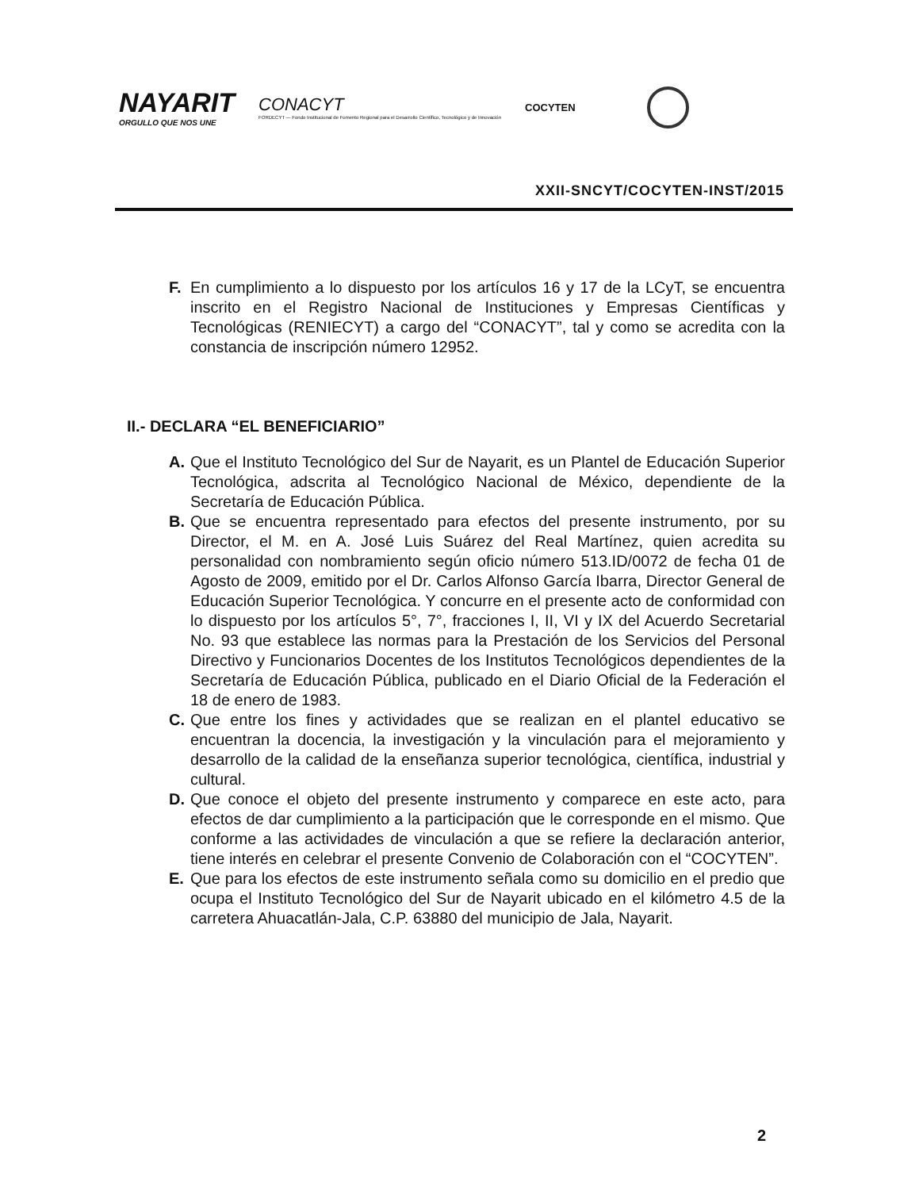NAYARIT
ORGULLO QUE NOS UNE
CONACYT
FORDECYT — Fondo Institucional de Fomento Regional para el Desarrollo Científico, Tecnológico y de Innovación
COCYTEN
XXII-SNCYT/COCYTEN-INST/2015
F. En cumplimiento a lo dispuesto por los artículos 16 y 17 de la LCyT, se encuentra inscrito en el Registro Nacional de Instituciones y Empresas Científicas y Tecnológicas (RENIECYT) a cargo del “CONACYT”, tal y como se acredita con la constancia de inscripción número 12952.
II.- DECLARA “EL BENEFICIARIO”
A. Que el Instituto Tecnológico del Sur de Nayarit, es un Plantel de Educación Superior Tecnológica, adscrita al Tecnológico Nacional de México, dependiente de la Secretaría de Educación Pública.
B. Que se encuentra representado para efectos del presente instrumento, por su Director, el M. en A. José Luis Suárez del Real Martínez, quien acredita su personalidad con nombramiento según oficio número 513.ID/0072 de fecha 01 de Agosto de 2009, emitido por el Dr. Carlos Alfonso García Ibarra, Director General de Educación Superior Tecnológica. Y concurre en el presente acto de conformidad con lo dispuesto por los artículos 5°, 7°, fracciones I, II, VI y IX del Acuerdo Secretarial No. 93 que establece las normas para la Prestación de los Servicios del Personal Directivo y Funcionarios Docentes de los Institutos Tecnológicos dependientes de la Secretaría de Educación Pública, publicado en el Diario Oficial de la Federación el 18 de enero de 1983.
C. Que entre los fines y actividades que se realizan en el plantel educativo se encuentran la docencia, la investigación y la vinculación para el mejoramiento y desarrollo de la calidad de la enseñanza superior tecnológica, científica, industrial y cultural.
D. Que conoce el objeto del presente instrumento y comparece en este acto, para efectos de dar cumplimiento a la participación que le corresponde en el mismo. Que conforme a las actividades de vinculación a que se refiere la declaración anterior, tiene interés en celebrar el presente Convenio de Colaboración con el “COCYTEN”.
E. Que para los efectos de este instrumento señala como su domicilio en el predio que ocupa el Instituto Tecnológico del Sur de Nayarit ubicado en el kilómetro 4.5 de la carretera Ahuacatlán-Jala, C.P. 63880 del municipio de Jala, Nayarit.
2